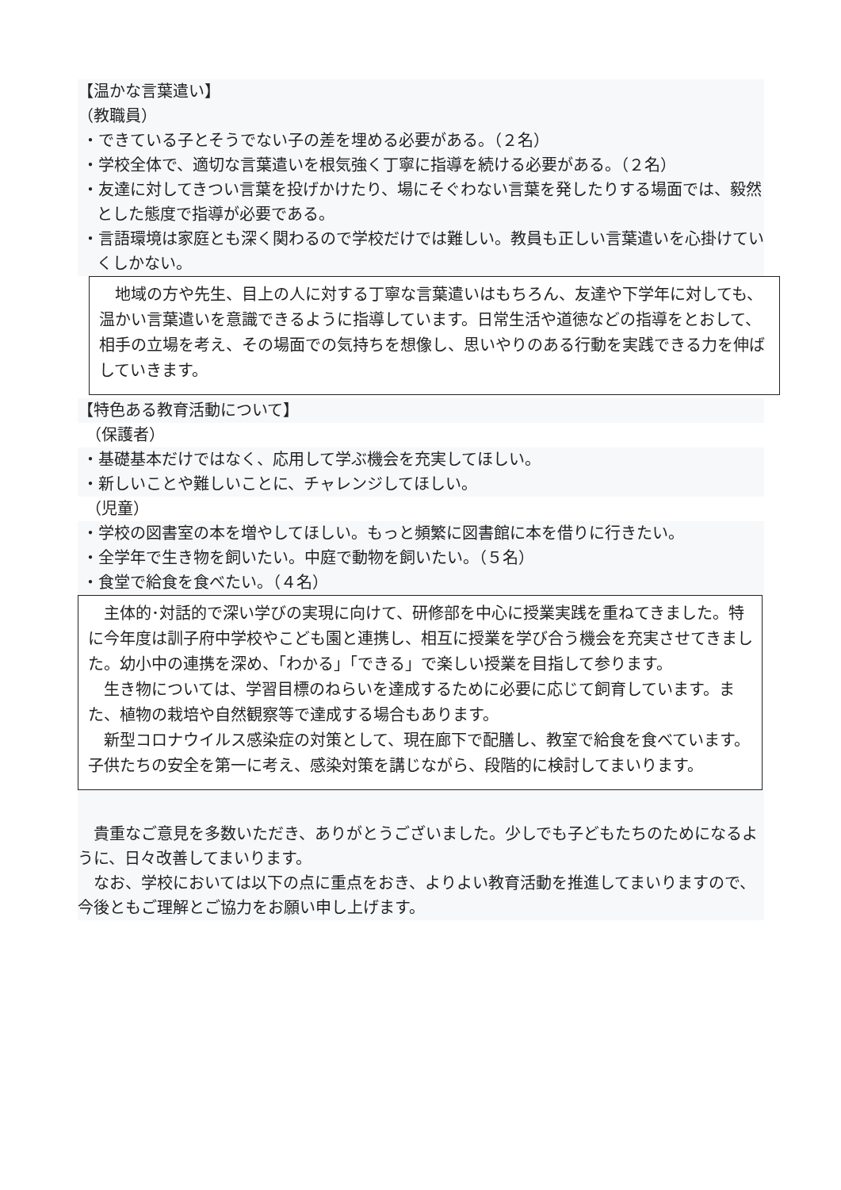【温かな言葉遣い】
（教職員）
・できている子とそうでない子の差を埋める必要がある。（２名）
・学校全体で、適切な言葉遣いを根気強く丁寧に指導を続ける必要がある。（２名）
・友達に対してきつい言葉を投げかけたり、場にそぐわない言葉を発したりする場面では、毅然とした態度で指導が必要である。
・言語環境は家庭とも深く関わるので学校だけでは難しい。教員も正しい言葉遣いを心掛けていくしかない。
　地域の方や先生、目上の人に対する丁寧な言葉遣いはもちろん、友達や下学年に対しても、温かい言葉遣いを意識できるように指導しています。日常生活や道徳などの指導をとおして、相手の立場を考え、その場面での気持ちを想像し、思いやりのある行動を実践できる力を伸ばしていきます。
【特色ある教育活動について】
　（保護者）
・基礎基本だけではなく、応用して学ぶ機会を充実してほしい。
・新しいことや難しいことに、チャレンジしてほしい。
　（児童）
・学校の図書室の本を増やしてほしい。もっと頻繁に図書館に本を借りに行きたい。
・全学年で生き物を飼いたい。中庭で動物を飼いたい。（５名）
・食堂で給食を食べたい。（４名）
　主体的･対話的で深い学びの実現に向けて、研修部を中心に授業実践を重ねてきました。特に今年度は訓子府中学校やこども園と連携し、相互に授業を学び合う機会を充実させてきました。幼小中の連携を深め、「わかる」「できる」で楽しい授業を目指して参ります。
　生き物については、学習目標のねらいを達成するために必要に応じて飼育しています。また、植物の栽培や自然観察等で達成する場合もあります。
　新型コロナウイルス感染症の対策として、現在廊下で配膳し、教室で給食を食べています。子供たちの安全を第一に考え、感染対策を講じながら、段階的に検討してまいります。
　貴重なご意見を多数いただき、ありがとうございました。少しでも子どもたちのためになるように、日々改善してまいります。
　なお、学校においては以下の点に重点をおき、よりよい教育活動を推進してまいりますので、今後ともご理解とご協力をお願い申し上げます。